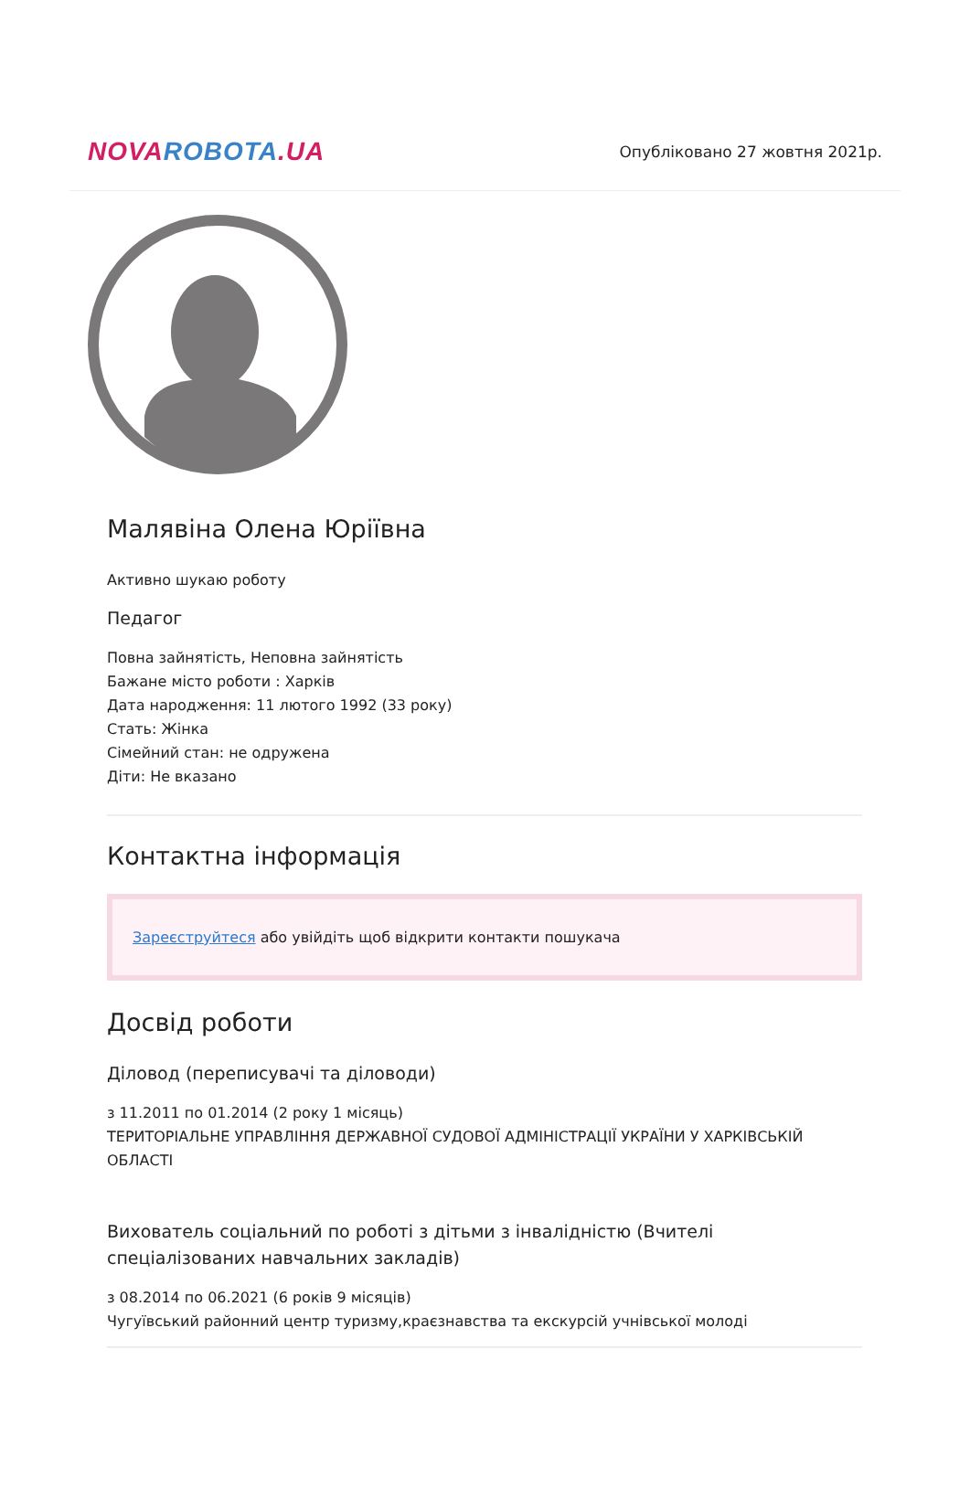NOVA ROBOTA.UA
Опубліковано 27 жовтня 2021р.
Малявіна Олена Юріївна
Активно шукаю роботу
Педагог
Повна зайнятість, Неповна зайнятість
Бажане місто роботи : Харків
Дата народження: 11 лютого 1992 (33 року)
Стать: Жінка
Сімейний стан: не одружена
Діти: Не вказано
Контактна інформація
Зареєструйтеся або увійдіть щоб відкрити контакти пошукача
Досвід роботи
Діловод (переписувачі та діловоди)
з 11.2011 по 01.2014 (2 року 1 місяць)
ТЕРИТОРІАЛЬНЕ УПРАВЛІННЯ ДЕРЖАВНОЇ СУДОВОЇ АДМІНІСТРАЦІЇ УКРАЇНИ У ХАРКІВСЬКІЙ ОБЛАСТІ
Вихователь соціальний по роботі з дітьми з інвалідністю (Вчителі спеціалізованих навчальних закладів)
з 08.2014 по 06.2021 (6 років 9 місяців)
Чугуївський районний центр туризму,краєзнавства та екскурсій учнівської молоді